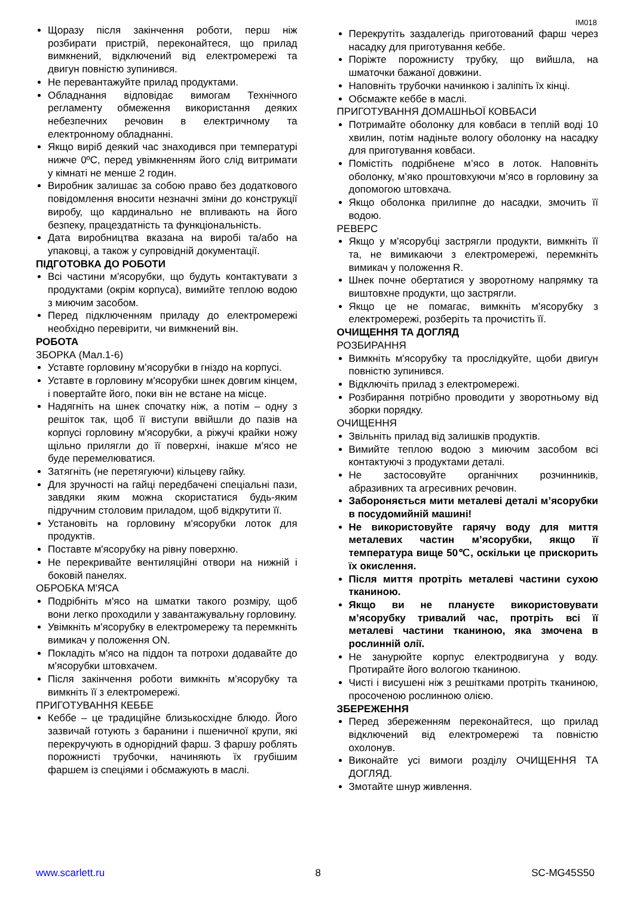IM018
Щоразу після закінчення роботи, перш ніж розбирати пристрій, переконайтеся, що прилад вимкнений, відключений від електромережі та двигун повністю зупинився.
Не перевантажуйте прилад продуктами.
Обладнання відповідає вимогам Технічного регламенту обмеження використання деяких небезпечних речовин в електричному та електронному обладнанні.
Якщо виріб деякий час знаходився при температурі нижче 0ºC, перед увімкненням його слід витримати у кімнаті не менше 2 годин.
Виробник залишає за собою право без додаткового повідомлення вносити незначні зміни до конструкції виробу, що кардинально не впливають на його безпеку, працездатність та функціональність.
Дата виробництва вказана на виробі та/або на упаковці, а також у супровідній документації.
ПІДГОТОВКА ДО РОБОТИ
Всі частини м'ясорубки, що будуть контактувати з продуктами (окрім корпуса), вимийте теплою водою з миючим засобом.
Перед підключенням приладу до електромережі необхідно перевірити, чи вимкнений він.
РОБОТА
ЗБОРКА (Мал.1-6)
Уставте горловину м'ясорубки в гніздо на корпусі.
Уставте в горловину м'ясорубки шнек довгим кінцем, і повертайте його, поки він не встане на місце.
Надягніть на шнек спочатку ніж, а потім – одну з решіток так, щоб її виступи ввійшли до пазів на корпусі горловину м'ясорубки, а ріжучі крайки ножу щільно прилягли до її поверхні, інакше м'ясо не буде перемелюватися.
Затягніть (не перетягуючи) кільцеву гайку.
Для зручності на гайці передбачені спеціальні пази, завдяки яким можна скористатися будь-яким підручним столовим приладом, щоб відкрутити її.
Установіть на горловину м'ясорубки лоток для продуктів.
Поставте м'ясорубку на рівну поверхню.
Не перекривайте вентиляційні отвори на нижній і боковій панелях.
ОБРОБКА М'ЯСА
Подрібніть м'ясо на шматки такого розміру, щоб вони легко проходили у завантажувальну горловину.
Увімкніть м'ясорубку в електромережу та перемкніть вимикач у положення ON.
Покладіть м'ясо на піддон та потрохи додавайте до м'ясорубки штовхачем.
Після закінчення роботи вимкніть м'ясорубку та вимкніть її з електромережі.
ПРИГОТУВАННЯ КЕББЕ
Кеббе – це традиційне близькосхідне блюдо. Його зазвичай готують з баранини і пшеничної крупи, які перекручують в однорідний фарш. З фаршу роблять порожнисті трубочки, начиняють їх грубішим фаршем із спеціями і обсмажують в маслі.
Перекрутіть заздалегідь приготований фарш через насадку для приготування кеббе.
Поріжте порожнисту трубку, що вийшла, на шматочки бажаної довжини.
Наповніть трубочки начинкою і заліпіть їх кінці.
Обсмажте кеббе в маслі.
ПРИГОТУВАННЯ ДОМАШНЬОЇ КОВБАСИ
Потримайте оболонку для ковбаси в теплій воді 10 хвилин, потім надіньте вологу оболонку на насадку для приготування ковбаси.
Помістіть подрібнене м’ясо в лоток. Наповніть оболонку, м’яко проштовхуючи м’ясо в горловину за допомогою штовхача.
Якщо оболонка прилипне до насадки, змочить її водою.
РЕВЕРС
Якщо у м'ясорубці застрягли продукти, вимкніть її та, не вимикаючи з електромережі, перемкніть вимикач у положення R.
Шнек почне обертатися у зворотному напрямку та виштовхне продукти, що застрягли.
Якщо це не помагає, вимкніть м'ясорубку з електромережі, розберіть та прочистіть її.
ОЧИЩЕННЯ ТА ДОГЛЯД
РОЗБИРАННЯ
Вимкніть м'ясорубку та прослідкуйте, щоби двигун повністю зупинився.
Відключіть прилад з електромережі.
Розбирання потрібно проводити у зворотньому від зборки порядку.
ОЧИЩЕННЯ
Звільніть прилад від залишків продуктів.
Вимийте теплою водою з миючим засобом всі контактуючі з продуктами деталі.
Не застосовуйте органічних розчинників, абразивних та агресивних речовин.
Забороняється мити металеві деталі м’ясорубки в посудомийній машині!
Не використовуйте гарячу воду для миття металевих частин м’ясорубки, якщо її температура вище 50℃, оскільки це прискорить їх окислення.
Після миття протріть металеві частини сухою тканиною.
Якщо ви не плануєте використовувати м’ясорубку тривалий час, протріть всі її металеві частини тканиною, яка змочена в рослинній олії.
Не занурюйте корпус електродвигуна у воду. Протирайте його вологою тканиною.
Чисті і висушені ніж з решітками протріть тканиною, просоченою рослинною олією.
ЗБЕРЕЖЕННЯ
Перед збереженням переконайтеся, що прилад відключений від електромережі та повністю охолонув.
Виконайте усі вимоги розділу ОЧИЩЕННЯ ТА ДОГЛЯД.
Змотайте шнур живлення.
www.scarlett.ru 8 SC-MG45S50